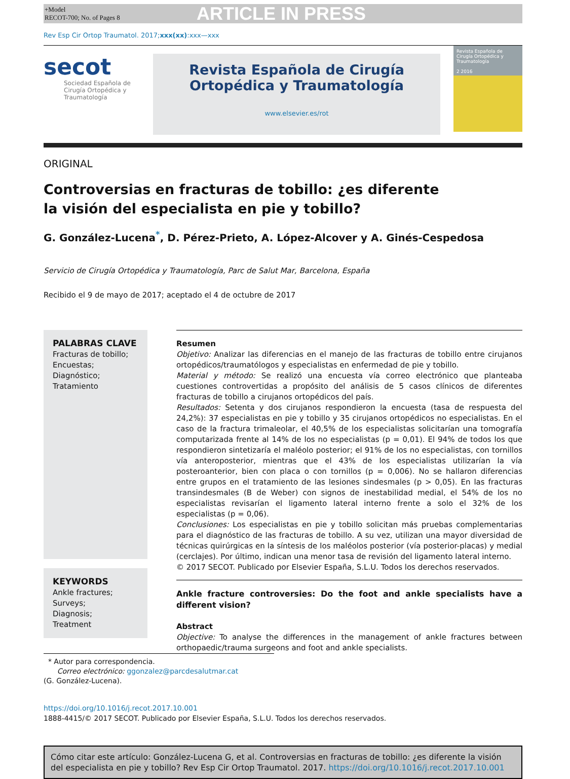+Model
RECOT-700; No. of Pages 8
ARTICLE IN PRESS
Rev Esp Cir Ortop Traumatol. 2017;xxx(xx):xxx—xxx
secot
Sociedad Española de Cirugía Ortopédica y Traumatología
Revista Española de Cirugía
Ortopédica y Traumatología
www.elsevier.es/rot
Revista Española de Cirugía Ortopédica y Traumatología
2 2016
ORIGINAL
Controversias en fracturas de tobillo: ¿es diferente
la visión del especialista en pie y tobillo?
G. González-Lucena<sup>*</sup>, D. Pérez-Prieto, A. López-Alcover y A. Ginés-Cespedosa
Servicio de Cirugía Ortopédica y Traumatología, Parc de Salut Mar, Barcelona, España
Recibido el 9 de mayo de 2017; aceptado el 4 de octubre de 2017
PALABRAS CLAVE
Fracturas de tobillo;
Encuestas;
Diagnóstico;
Tratamiento
KEYWORDS
Ankle fractures;
Surveys;
Diagnosis;
Treatment
Resumen
Objetivo: Analizar las diferencias en el manejo de las fracturas de tobillo entre cirujanos ortopédicos/traumatólogos y especialistas en enfermedad de pie y tobillo.
Material y método: Se realizó una encuesta vía correo electrónico que planteaba cuestiones controvertidas a propósito del análisis de 5 casos clínicos de diferentes fracturas de tobillo a cirujanos ortopédicos del país.
Resultados: Setenta y dos cirujanos respondieron la encuesta (tasa de respuesta del 24,2%): 37 especialistas en pie y tobillo y 35 cirujanos ortopédicos no especialistas. En el caso de la fractura trimaleolar, el 40,5% de los especialistas solicitarían una tomografía computarizada frente al 14% de los no especialistas (p = 0,01). El 94% de todos los que respondieron sintetizaría el maléolo posterior; el 91% de los no especialistas, con tornillos vía anteroposterior, mientras que el 43% de los especialistas utilizarían la vía posteroanterior, bien con placa o con tornillos (p = 0,006). No se hallaron diferencias entre grupos en el tratamiento de las lesiones sindesmales (p > 0,05). En las fracturas transindesmales (B de Weber) con signos de inestabilidad medial, el 54% de los no especialistas revisarían el ligamento lateral interno frente a solo el 32% de los especialistas (p = 0,06).
Conclusiones: Los especialistas en pie y tobillo solicitan más pruebas complementarias para el diagnóstico de las fracturas de tobillo. A su vez, utilizan una mayor diversidad de técnicas quirúrgicas en la síntesis de los maléolos posterior (vía posterior-placas) y medial (cerclajes). Por último, indican una menor tasa de revisión del ligamento lateral interno.
© 2017 SECOT. Publicado por Elsevier España, S.L.U. Todos los derechos reservados.
Ankle fracture controversies: Do the foot and ankle specialists have a different vision?
Abstract
Objective: To analyse the differences in the management of ankle fractures between orthopaedic/trauma surgeons and foot and ankle specialists.
* Autor para correspondencia.
Correo electrónico: ggonzalez@parcdesalutmar.cat
(G. González-Lucena).
https://doi.org/10.1016/j.recot.2017.10.001
1888-4415/© 2017 SECOT. Publicado por Elsevier España, S.L.U. Todos los derechos reservados.
Cómo citar este artículo: González-Lucena G, et al. Controversias en fracturas de tobillo: ¿es diferente la visión del especialista en pie y tobillo? Rev Esp Cir Ortop Traumatol. 2017. https://doi.org/10.1016/j.recot.2017.10.001